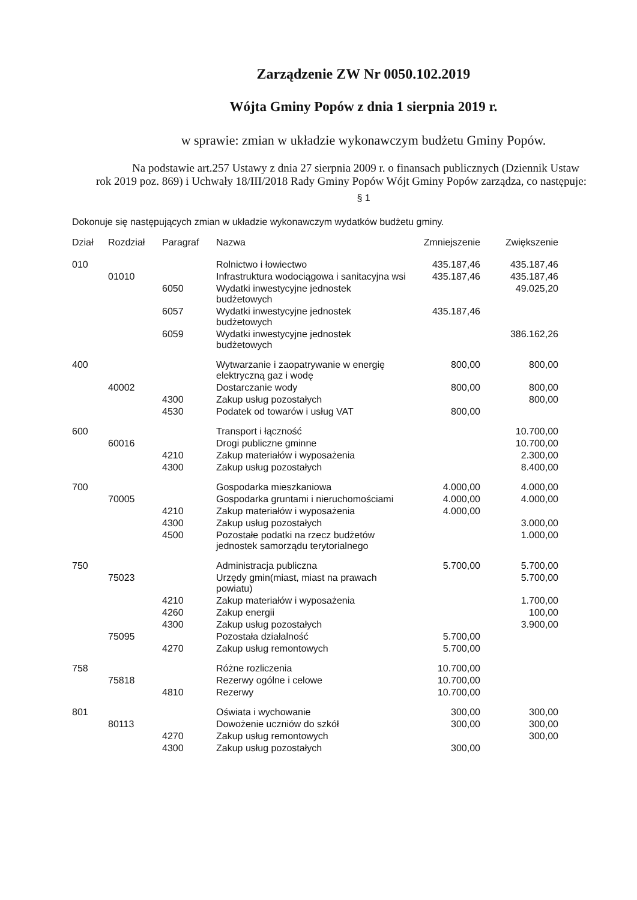Zarządzenie ZW Nr 0050.102.2019
Wójta Gminy Popów z dnia 1 sierpnia 2019 r.
w sprawie: zmian w układzie wykonawczym budżetu Gminy Popów.
Na podstawie art.257 Ustawy z dnia 27 sierpnia 2009 r. o finansach publicznych (Dziennik Ustaw rok 2019 poz. 869) i Uchwały 18/III/2018 Rady Gminy Popów Wójt Gminy Popów zarządza, co następuje:
§ 1
Dokonuje się następujących zmian w układzie wykonawczym wydatków budżetu gminy.
| Dział | Rozdział | Paragraf | Nazwa | Zmniejszenie | Zwiększenie |
| --- | --- | --- | --- | --- | --- |
| 010 | | | Rolnictwo i łowiectwo | 435.187,46 | 435.187,46 |
| | 01010 | | Infrastruktura wodociągowa i sanitacyjna wsi | 435.187,46 | 435.187,46 |
| | | 6050 | Wydatki inwestycyjne jednostek budżetowych | | 49.025,20 |
| | | 6057 | Wydatki inwestycyjne jednostek budżetowych | 435.187,46 | |
| | | 6059 | Wydatki inwestycyjne jednostek budżetowych | | 386.162,26 |
| 400 | | | Wytwarzanie i zaopatrywanie w energię elektryczną gaz i wodę | 800,00 | 800,00 |
| | 40002 | | Dostarczanie wody | 800,00 | 800,00 |
| | | 4300 | Zakup usług pozostałych | | 800,00 |
| | | 4530 | Podatek od towarów i usług VAT | 800,00 | |
| 600 | | | Transport i łączność | | 10.700,00 |
| | 60016 | | Drogi publiczne gminne | | 10.700,00 |
| | | 4210 | Zakup materiałów i wyposażenia | | 2.300,00 |
| | | 4300 | Zakup usług pozostałych | | 8.400,00 |
| 700 | | | Gospodarka mieszkaniowa | 4.000,00 | 4.000,00 |
| | 70005 | | Gospodarka gruntami i nieruchomościami | 4.000,00 | 4.000,00 |
| | | 4210 | Zakup materiałów i wyposażenia | 4.000,00 | |
| | | 4300 | Zakup usług pozostałych | | 3.000,00 |
| | | 4500 | Pozostałe podatki na rzecz budżetów jednostek samorządu terytorialnego | | 1.000,00 |
| 750 | | | Administracja publiczna | 5.700,00 | 5.700,00 |
| | 75023 | | Urzędy gmin(miast, miast na prawach powiatu) | | 5.700,00 |
| | | 4210 | Zakup materiałów i wyposażenia | | 1.700,00 |
| | | 4260 | Zakup energii | | 100,00 |
| | | 4300 | Zakup usług pozostałych | | 3.900,00 |
| | 75095 | | Pozostała działalność | 5.700,00 | |
| | | 4270 | Zakup usług remontowych | 5.700,00 | |
| 758 | | | Różne rozliczenia | 10.700,00 | |
| | 75818 | | Rezerwy ogólne i celowe | 10.700,00 | |
| | | 4810 | Rezerwy | 10.700,00 | |
| 801 | | | Oświata i wychowanie | 300,00 | 300,00 |
| | 80113 | | Dowożenie uczniów do szkół | 300,00 | 300,00 |
| | | 4270 | Zakup usług remontowych | | 300,00 |
| | | 4300 | Zakup usług pozostałych | 300,00 | |